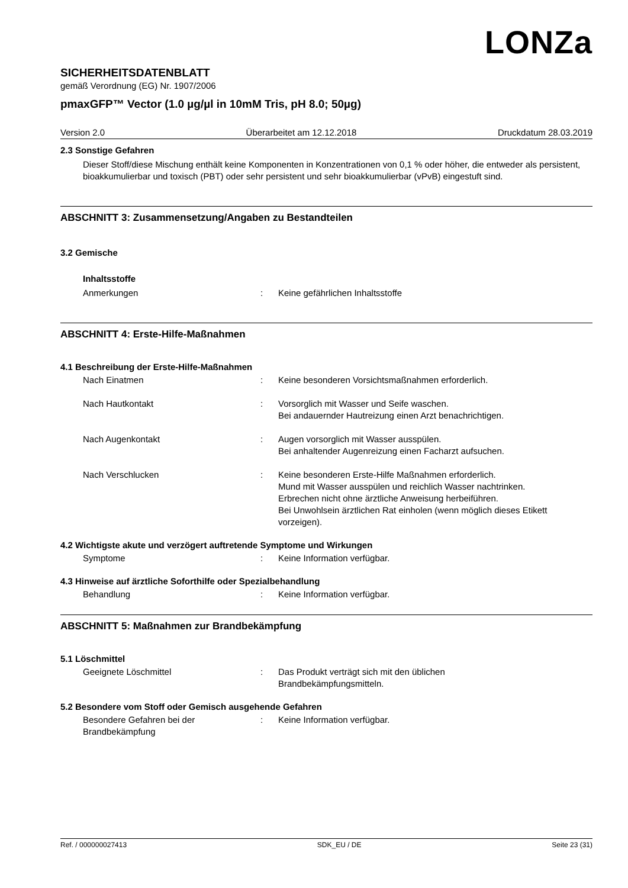LONZa
SICHERHEITSDATENBLATT
gemäß Verordnung (EG) Nr. 1907/2006
pmaxGFP™ Vector (1.0 µg/µl in 10mM Tris, pH 8.0; 50µg)
Version 2.0 Überarbeitet am 12.12.2018 Druckdatum 28.03.2019
2.3 Sonstige Gefahren
Dieser Stoff/diese Mischung enthält keine Komponenten in Konzentrationen von 0,1 % oder höher, die entweder als persistent, bioakkumulierbar und toxisch (PBT) oder sehr persistent und sehr bioakkumulierbar (vPvB) eingestuft sind.
ABSCHNITT 3: Zusammensetzung/Angaben zu Bestandteilen
3.2 Gemische
Inhaltsstoffe
Anmerkungen: Keine gefährlichen Inhaltsstoffe
ABSCHNITT 4: Erste-Hilfe-Maßnahmen
4.1 Beschreibung der Erste-Hilfe-Maßnahmen
Nach Einatmen: Keine besonderen Vorsichtsmaßnahmen erforderlich.
Nach Hautkontakt: Vorsorglich mit Wasser und Seife waschen.
Bei andauernder Hautreizung einen Arzt benachrichtigen.
Nach Augenkontakt: Augen vorsorglich mit Wasser ausspülen.
Bei anhaltender Augenreizung einen Facharzt aufsuchen.
Nach Verschlucken: Keine besonderen Erste-Hilfe Maßnahmen erforderlich.
Mund mit Wasser ausspülen und reichlich Wasser nachtrinken.
Erbrechen nicht ohne ärztliche Anweisung herbeiführen.
Bei Unwohlsein ärztlichen Rat einholen (wenn möglich dieses Etikett vorzeigen).
4.2 Wichtigste akute und verzögert auftretende Symptome und Wirkungen
Symptome: Keine Information verfügbar.
4.3 Hinweise auf ärztliche Soforthilfe oder Spezialbehandlung
Behandlung: Keine Information verfügbar.
ABSCHNITT 5: Maßnahmen zur Brandbekämpfung
5.1 Löschmittel
Geeignete Löschmittel: Das Produkt verträgt sich mit den üblichen
Brandbekämpfungsmitteln.
5.2 Besondere vom Stoff oder Gemisch ausgehende Gefahren
Besondere Gefahren bei der
Brandbekämpfung: Keine Information verfügbar.
Ref. / 000000027413 SDK_EU / DE Seite 23 (31)